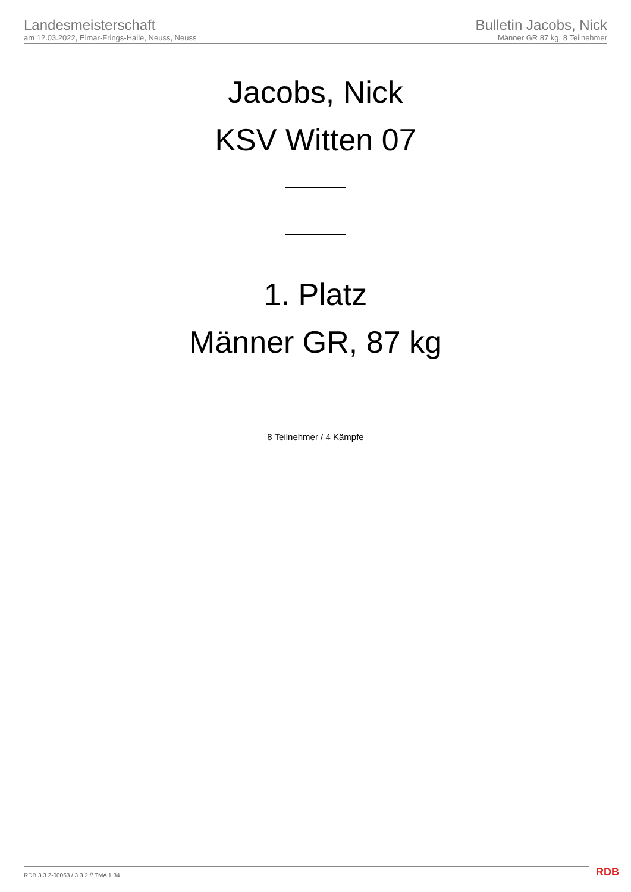Landesmeisterschaft
am 12.03.2022, Elmar-Frings-Halle, Neuss, Neuss
Bulletin Jacobs, Nick
Männer GR 87 kg, 8 Teilnehmer
Jacobs, Nick
KSV Witten 07
1. Platz
Männer GR, 87 kg
8 Teilnehmer / 4 Kämpfe
RDB 3.3.2-00063 / 3.3.2 // TMA 1.34
RDB